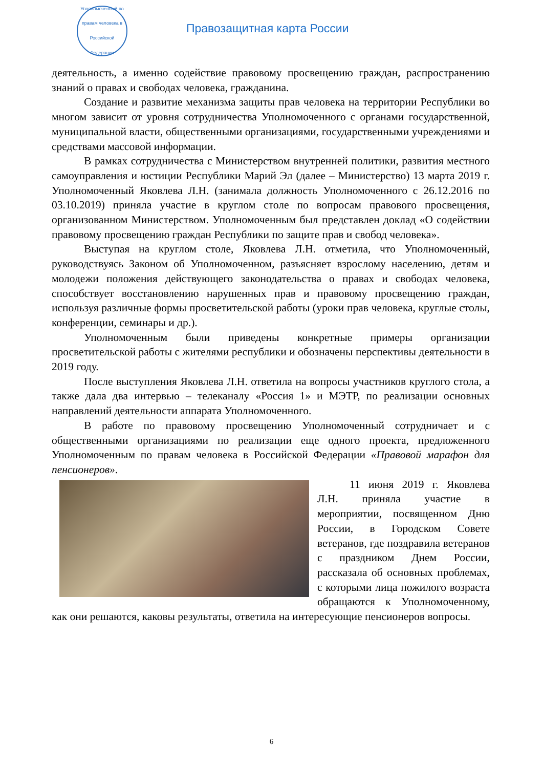Уполномоченный по правам человека в Российской Федерации
Правозащитная карта России
деятельность, а именно содействие правовому просвещению граждан, распространению знаний о правах и свободах человека, гражданина.
Создание и развитие механизма защиты прав человека на территории Республики во многом зависит от уровня сотрудничества Уполномоченного с органами государственной, муниципальной власти, общественными организациями, государственными учреждениями и средствами массовой информации.
В рамках сотрудничества с Министерством внутренней политики, развития местного самоуправления и юстиции Республики Марий Эл (далее – Министерство) 13 марта 2019 г. Уполномоченный Яковлева Л.Н. (занимала должность Уполномоченного с 26.12.2016 по 03.10.2019) приняла участие в круглом столе по вопросам правового просвещения, организованном Министерством. Уполномоченным был представлен доклад «О содействии правовому просвещению граждан Республики по защите прав и свобод человека».
Выступая на круглом столе, Яковлева Л.Н. отметила, что Уполномоченный, руководствуясь Законом об Уполномоченном, разъясняет взрослому населению, детям и молодежи положения действующего законодательства о правах и свободах человека, способствует восстановлению нарушенных прав и правовому просвещению граждан, используя различные формы просветительской работы (уроки прав человека, круглые столы, конференции, семинары и др.).
Уполномоченным были приведены конкретные примеры организации просветительской работы с жителями республики и обозначены перспективы деятельности в 2019 году.
После выступления Яковлева Л.Н. ответила на вопросы участников круглого стола, а также дала два интервью – телеканалу «Россия 1» и МЭТР, по реализации основных направлений деятельности аппарата Уполномоченного.
В работе по правовому просвещению Уполномоченный сотрудничает и с общественными организациями по реализации еще одного проекта, предложенного Уполномоченным по правам человека в Российской Федерации «Правовой марафон для пенсионеров».
11 июня 2019 г. Яковлева Л.Н. приняла участие в мероприятии, посвященном Дню России, в Городском Совете ветеранов, где поздравила ветеранов с праздником Днем России, рассказала об основных проблемах, с которыми лица пожилого возраста обращаются к Уполномоченному, как они решаются, каковы результаты, ответила на интересующие пенсионеров вопросы.
6